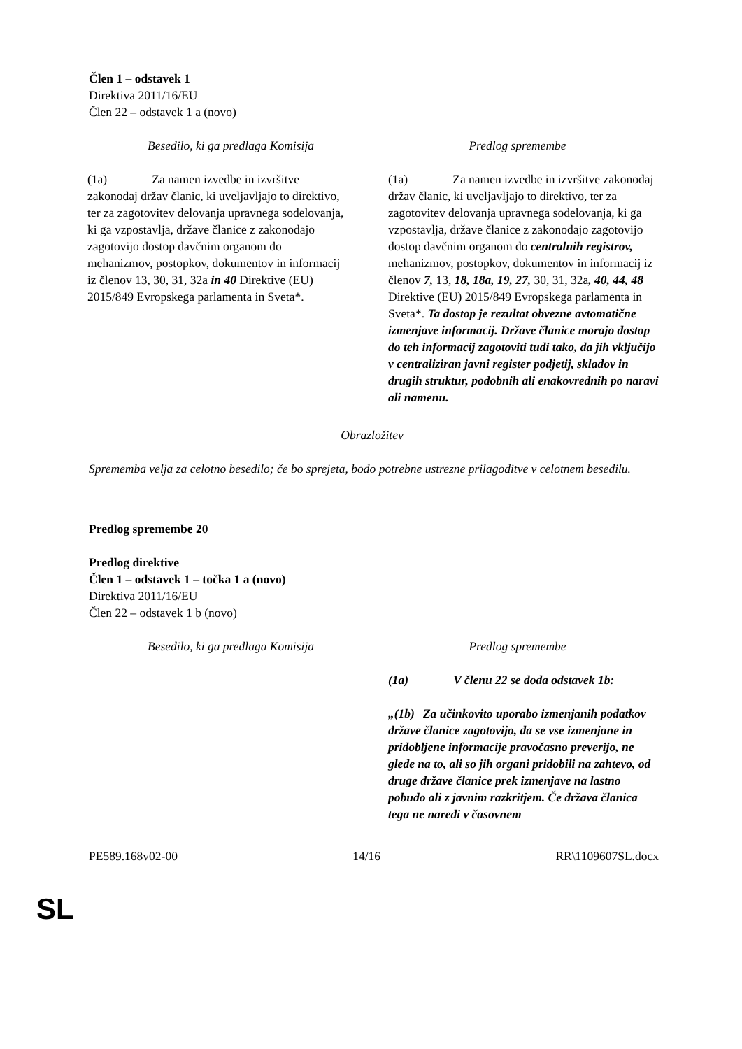Člen 1 – odstavek 1
Direktiva 2011/16/EU
Člen 22 – odstavek 1 a (novo)
| Besedilo, ki ga predlaga Komisija | Predlog spremembe |
| (1a) Za namen izvedbe in izvršitve zakonodaj držav članic, ki uveljavljajo to direktivo, ter za zagotovitev delovanja upravnega sodelovanja, ki ga vzpostavlja, države članice z zakonodajo zagotovijo dostop davčnim organom do mehanizmov, postopkov, dokumentov in informacij iz členov 13, 30, 31, 32a in 40 Direktive (EU) 2015/849 Evropskega parlamenta in Sveta*. | (1a) Za namen izvedbe in izvršitve zakonodaj držav članic, ki uveljavljajo to direktivo, ter za zagotovitev delovanja upravnega sodelovanja, ki ga vzpostavlja, države članice z zakonodajo zagotovijo dostop davčnim organom do centralnih registrov, mehanizmov, postopkov, dokumentov in informacij iz členov 7, 13, 18, 18a, 19, 27, 30, 31, 32a , 40, 44, 48 Direktive (EU) 2015/849 Evropskega parlamenta in Sveta*. Ta dostop je rezultat obvezne avtomatične izmenjave informacij. Države članice morajo dostop do teh informacij zagotoviti tudi tako, da jih vključijo v centraliziran javni register podjetij, skladov in drugih struktur, podobnih ali enakovrednih po naravi ali namenu. |
Obrazložitev
Sprememba velja za celotno besedilo; če bo sprejeta, bodo potrebne ustrezne prilagoditve v celotnem besedilu.
Predlog spremembe 20
Predlog direktive
Člen 1 – odstavek 1 – točka 1 a (novo)
Direktiva 2011/16/EU
Člen 22 – odstavek 1 b (novo)
| Besedilo, ki ga predlaga Komisija | Predlog spremembe |
| | (1a) V členu 22 se doda odstavek 1b: „(1b) Za učinkovito uporabo izmenjanih podatkov države članice zagotovijo, da se vse izmenjane in pridobljene informacije pravočasno preverijo, ne glede na to, ali so jih organi pridobili na zahtevo, od druge države članice prek izmenjave na lastno pobudo ali z javnim razkritjem. Če država članica tega ne naredi v časovnem |
PE589.168v02-00 14/16 RR\1109607SL.docx
SL